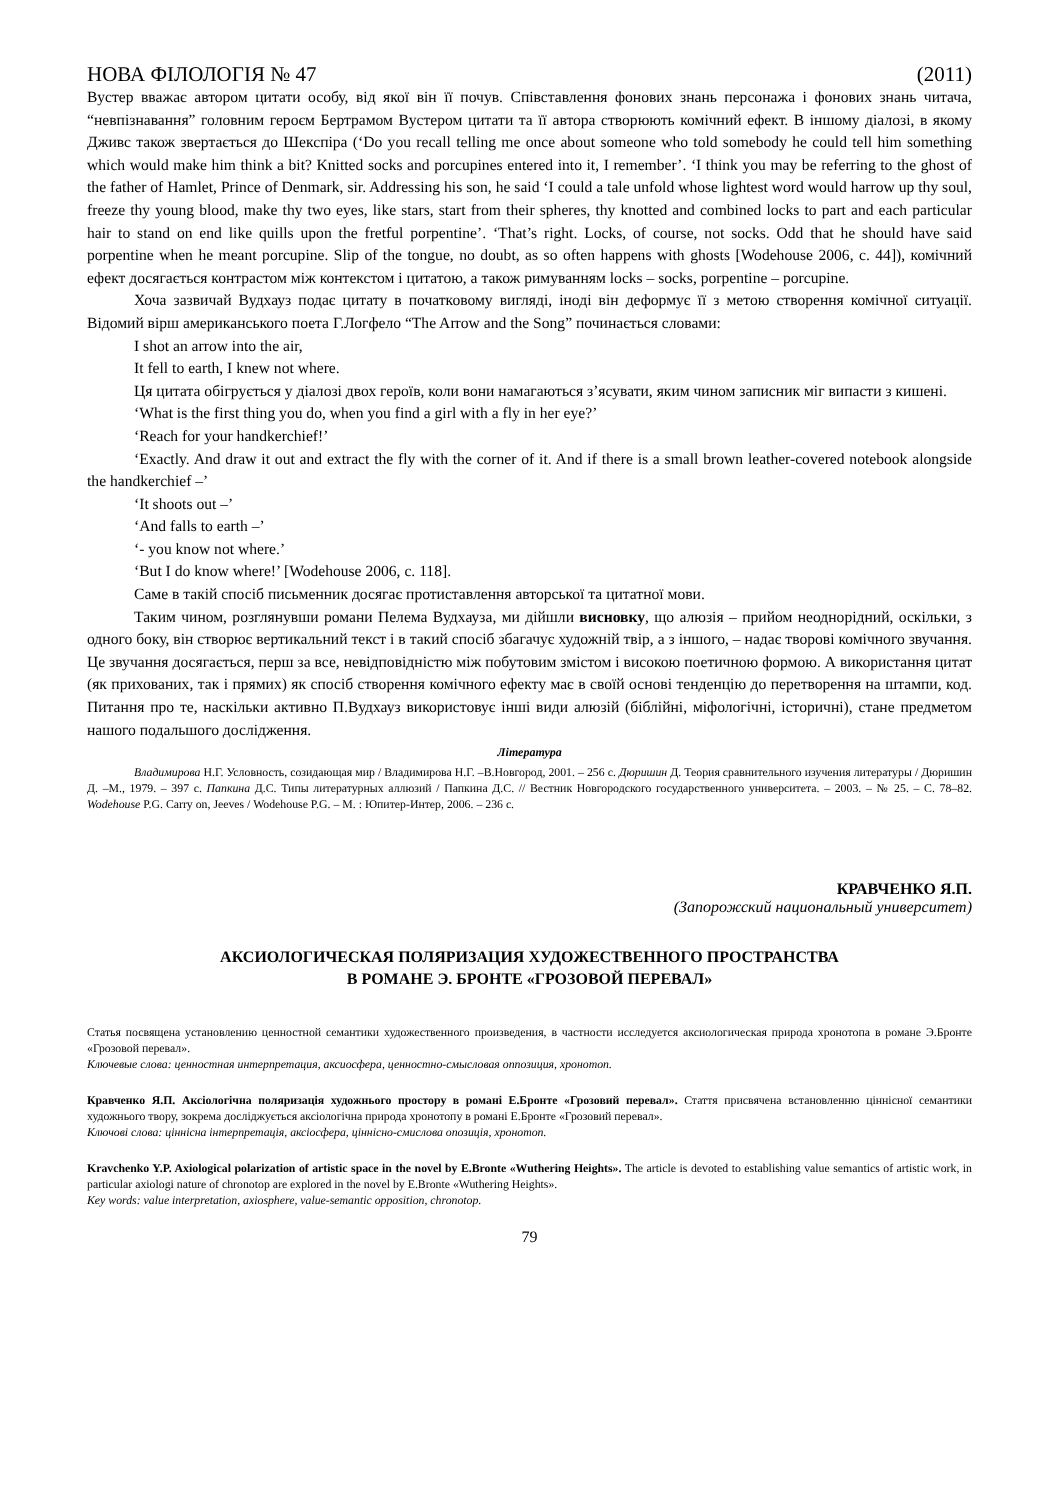НОВА ФІЛОЛОГІЯ № 47 (2011)
Вустер вважає автором цитати особу, від якої він її почув. Співставлення фонових знань персонажа і фонових знань читача, “невпізнавання” головним героєм Бертрамом Вустером цитати та її автора створюють комічний ефект. В іншому діалозі, в якому Дживс також звертається до Шекспіра (‘Do you recall telling me once about someone who told somebody he could tell him something which would make him think a bit? Knitted socks and porcupines entered into it, I remember’. ‘I think you may be referring to the ghost of the father of Hamlet, Prince of Denmark, sir. Addressing his son, he said ‘I could a tale unfold whose lightest word would harrow up thy soul, freeze thy young blood, make thy two eyes, like stars, start from their spheres, thy knotted and combined locks to part and each particular hair to stand on end like quills upon the fretful porpentine’. ‘That’s right. Locks, of course, not socks. Odd that he should have said porpentine when he meant porcupine. Slip of the tongue, no doubt, as so often happens with ghosts [Wodehouse 2006, c. 44]), комічний ефект досягається контрастом між контекстом і цитатою, а також римуванням locks – socks, porpentine – porcupine.
Хоча зазвичай Вудхауз подає цитату в початковому вигляді, іноді він деформує її з метою створення комічної ситуації. Відомий вірш американського поета Г.Логфело “The Arrow and the Song” починається словами:
I shot an arrow into the air,
It fell to earth, I knew not where.
Ця цитата обігрується у діалозі двох героїв, коли вони намагаються з’ясувати, яким чином записник міг випасти з кишені.
‘What is the first thing you do, when you find a girl with a fly in her eye?’
‘Reach for your handkerchief!’
‘Exactly. And draw it out and extract the fly with the corner of it. And if there is a small brown leather-covered notebook alongside the handkerchief –’
‘It shoots out –’
‘And falls to earth –’
‘- you know not where.’
‘But I do know where!’ [Wodehouse 2006, c. 118].
Саме в такій спосіб письменник досягає протиставлення авторської та цитатної мови.
Таким чином, розглянувши романи Пелема Вудхауза, ми дійшли висновку, що алюзія – прийом неоднорідний, оскільки, з одного боку, він створює вертикальний текст і в такий спосіб збагачує художній твір, а з іншого, – надає творові комічного звучання. Це звучання досягається, перш за все, невідповідністю між побутовим змістом і високою поетичною формою. А використання цитат (як прихованих, так і прямих) як спосіб створення комічного ефекту має в своїй основі тенденцію до перетворення на штампи, код. Питання про те, наскільки активно П.Вудхауз використовує інші види алюзій (біблійні, міфологічні, історичні), стане предметом нашого подальшого дослідження.
Література
Владимирова Н.Г. Условность, созидающая мир / Владимирова Н.Г. –В.Новгород, 2001. – 256 с. Дюришин Д. Теория сравнительного изучения литературы / Дюришин Д. –М., 1979. – 397 с. Папкина Д.С. Типы литературных аллюзий / Папкина Д.С. // Вестник Новгородского государственного университета. – 2003. – № 25. – С. 78–82. Wodehouse P.G. Carry on, Jeeves / Wodehouse P.G. – M. : Юпитер-Интер, 2006. – 236 c.
КРАВЧЕНКО Я.П.
(Запорожский национальный университет)
АКСИОЛОГИЧЕСКАЯ ПОЛЯРИЗАЦИЯ ХУДОЖЕСТВЕННОГО ПРОСТРАНСТВА
В РОМАНЕ Э. БРОНТЕ «ГРОЗОВОЙ ПЕРЕВАЛ»
Статья посвящена установлению ценностной семантики художественного произведения, в частности исследуется аксиологическая природа хронотопа в романе Э.Бронте «Грозовой перевал».
Ключевые слова: ценностная интерпретация, аксиосфера, ценностно-смысловая оппозиция, хронотоп.
Кравченко Я.П. Аксіологічна поляризація художнього простору в романі Е.Бронте «Грозовий перевал». Стаття присвячена встановленню ціннісної семантики художнього твору, зокрема досліджується аксіологічна природа хронотопу в романі Е.Бронте «Грозовий перевал».
Ключові слова: ціннісна інтерпретація, аксіосфера, ціннісно-смислова опозиція, хронотоп.
Kravchenko Y.P. Axiological polarization of artistic space in the novel by E.Bronte «Wuthering Heights». The article is devoted to establishing value semantics of artistic work, in particular axiologi nature of chronotop are explored in the novel by E.Bronte «Wuthering Heights».
Key words: value interpretation, axiosphere, value-semantic opposition, chronotop.
79